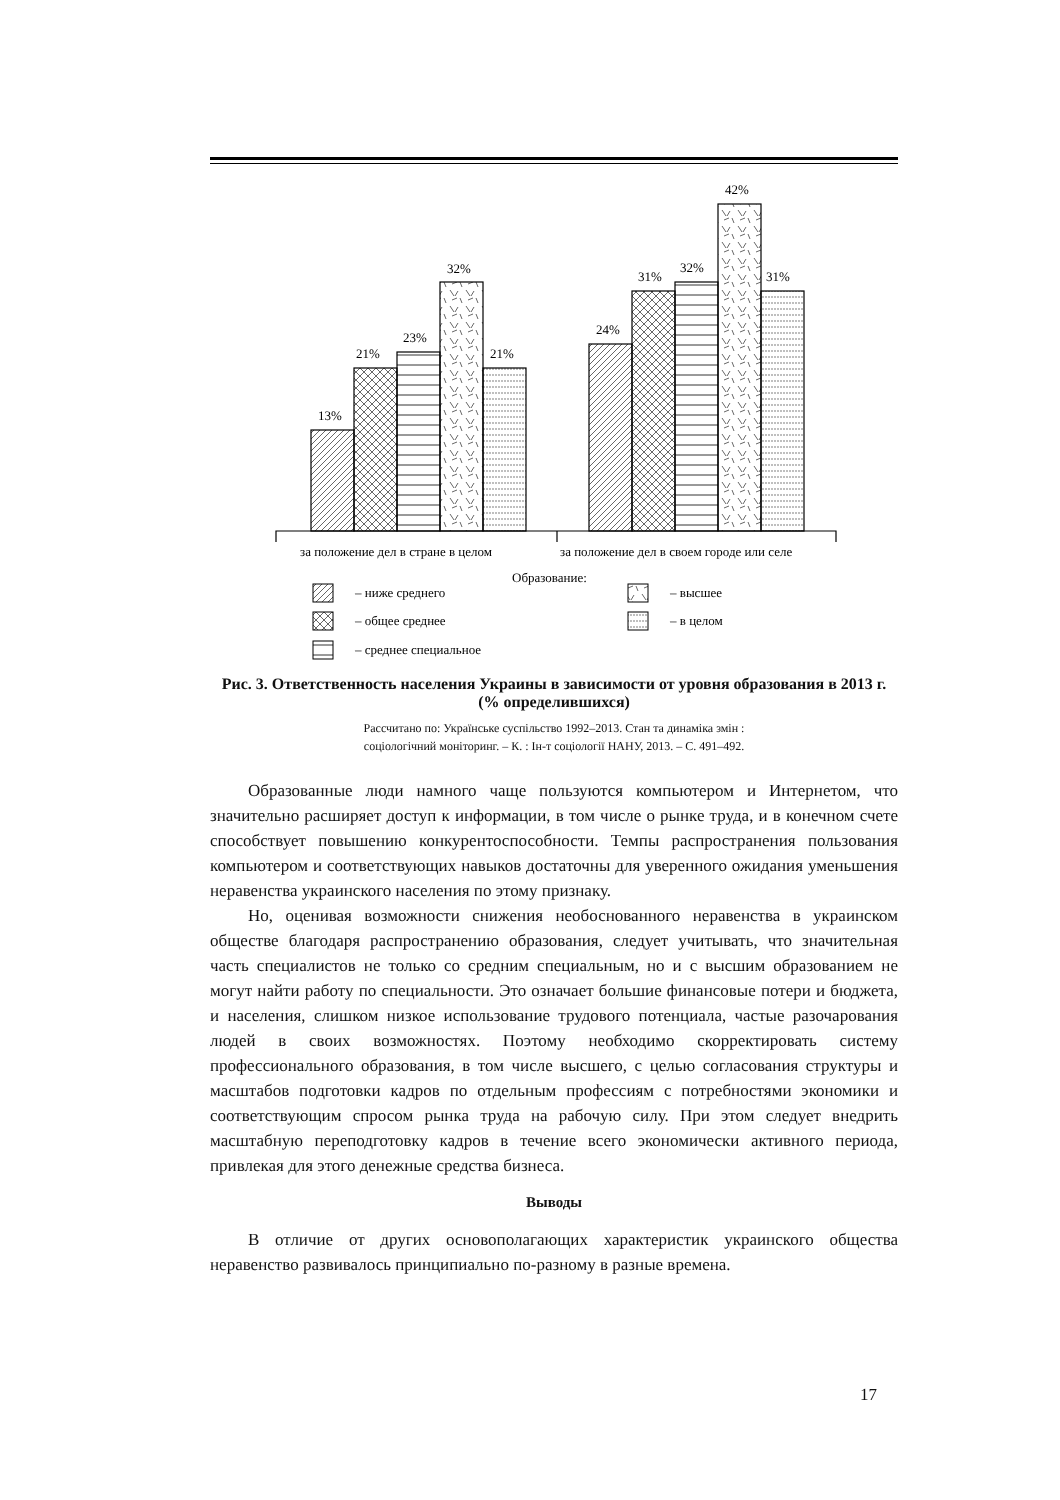13%
21%
23%
32%
21%
24%
31%
32%
42%
31%
за положение дел в стране в целом
за положение дел в своем городе или селе
Образование:
– ниже среднего
– общее среднее
– среднее специальное
– высшее
– в целом
Рис. 3. Ответственность населения Украины в зависимости от уровня образования в 2013 г. (% определившихся)
Рассчитано по: Українське суспільство 1992–2013. Стан та динаміка змін :
соціологічний моніторинг. – К. : Ін-т соціології НАНУ, 2013. – С. 491–492.
Образованные люди намного чаще пользуются компьютером и Интернетом, что значительно расширяет доступ к информации, в том числе о рынке труда, и в конечном счете способствует повышению конкурентоспособности. Темпы распространения пользования компьютером и соответствующих навыков достаточны для уверенного ожидания уменьшения неравенства украинского населения по этому признаку.
Но, оценивая возможности снижения необоснованного неравенства в украинском обществе благодаря распространению образования, следует учитывать, что значительная часть специалистов не только со средним специальным, но и с высшим образованием не могут найти работу по специальности. Это означает большие финансовые потери и бюджета, и населения, слишком низкое использование трудового потенциала, частые разочарования людей в своих возможностях. Поэтому необходимо скорректировать систему профессионального образования, в том числе высшего, с целью согласования структуры и масштабов подготовки кадров по отдельным профессиям с потребностями экономики и соответствующим спросом рынка труда на рабочую силу. При этом следует внедрить масштабную переподготовку кадров в течение всего экономически активного периода, привлекая для этого денежные средства бизнеса.
Выводы
В отличие от других основополагающих характеристик украинского общества неравенство развивалось принципиально по-разному в разные времена.
17